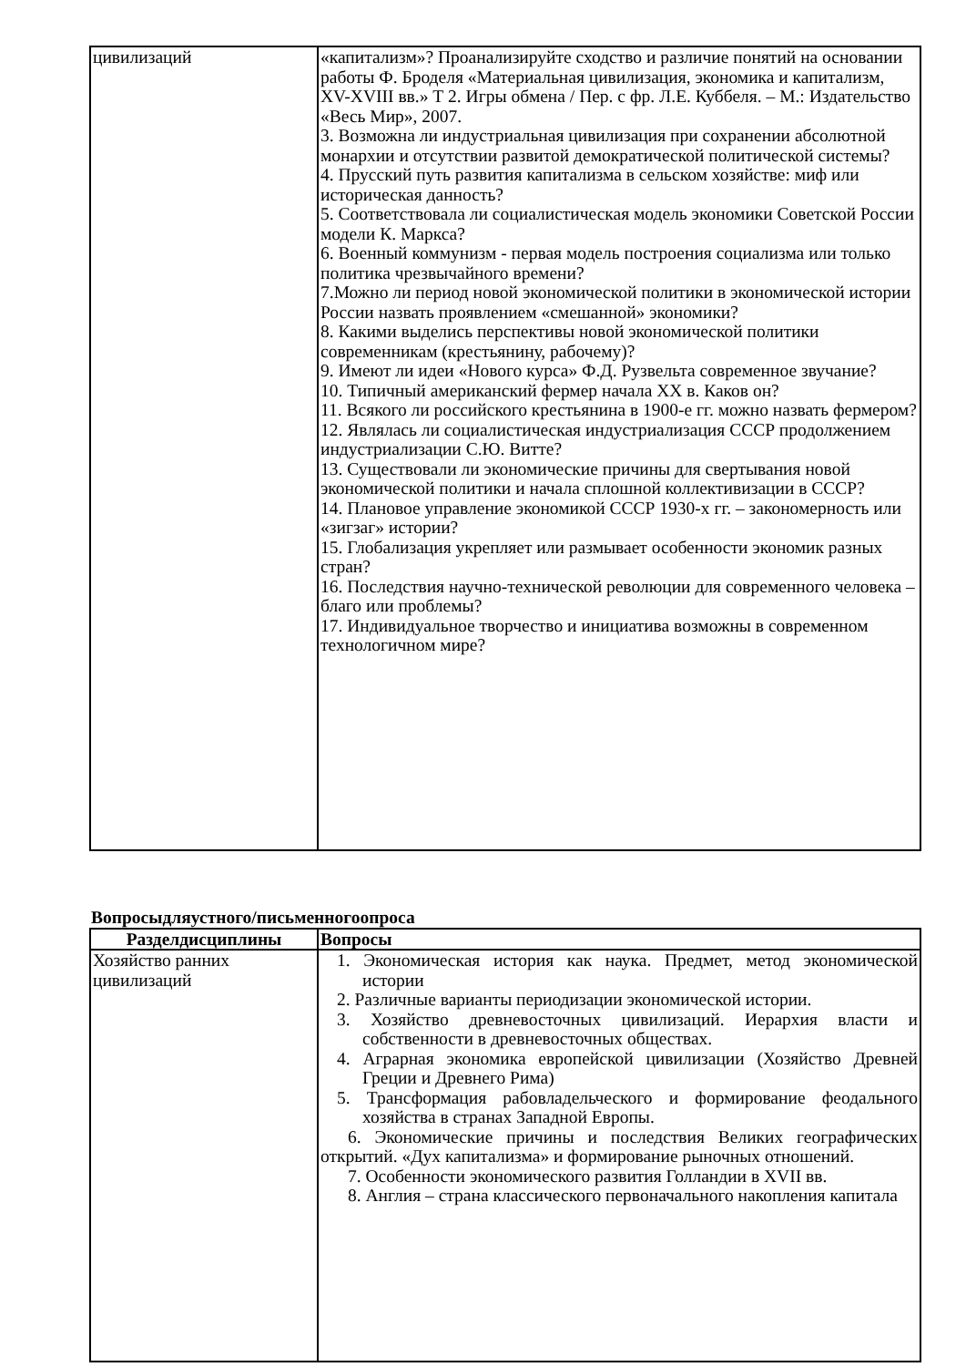| цивилизаций | «капитализм»? Проанализируйте сходство и различие понятий на основании работы Ф. Броделя «Материальная цивилизация, экономика и капитализм, XV-XVIII вв.» Т 2. Игры обмена / Пер. с фр. Л.Е. Куббеля. – М.: Издательство «Весь Мир», 2007. 3. Возможна ли индустриальная цивилизация при сохранении абсолютной монархии и отсутствии развитой демократической политической системы? 4. Прусский путь развития капитализма в сельском хозяйстве: миф или историческая данность? 5. Соответствовала ли социалистическая модель экономики Советской России модели К. Маркса? 6. Военный коммунизм - первая модель построения социализма или только политика чрезвычайного времени? 7.Можно ли период новой экономической политики в экономической истории России назвать проявлением «смешанной» экономики? 8. Какими выделись перспективы новой экономической политики современникам (крестьянину, рабочему)? 9. Имеют ли идеи «Нового курса» Ф.Д. Рузвельта современное звучание? 10. Типичный американский фермер начала XX в. Каков он? 11. Всякого ли российского крестьянина в 1900-е гг. можно назвать фермером? 12. Являлась ли социалистическая индустриализация СССР продолжением индустриализации С.Ю. Витте? 13. Существовали ли экономические причины для свертывания новой экономической политики и начала сплошной коллективизации в СССР? 14. Плановое управление экономикой СССР 1930-х гг. – закономерность или «зигзаг» истории? 15. Глобализация укрепляет или размывает особенности экономик разных стран? 16. Последствия научно-технической революции для современного человека – благо или проблемы? 17. Индивидуальное творчество и инициатива возможны в современном технологичном мире? |
Вопросыдляустного/письменногоопроса
| Разделдисциплины | Вопросы |
| --- | --- |
| Хозяйство ранних цивилизаций | 1. Экономическая история как наука. Предмет, метод экономической истории 2. Различные варианты периодизации экономической истории. 3. Хозяйство древневосточных цивилизаций. Иерархия власти и собственности в древневосточных обществах. 4. Аграрная экономика европейской цивилизации (Хозяйство Древней Греции и Древнего Рима) 5. Трансформация рабовладельческого и формирование феодального хозяйства в странах Западной Европы. 6. Экономические причины и последствия Великих географических открытий. «Дух капитализма» и формирование рыночных отношений. 7. Особенности экономического развития Голландии в XVII вв. 8. Англия – страна классического первоначального накопления капитала |